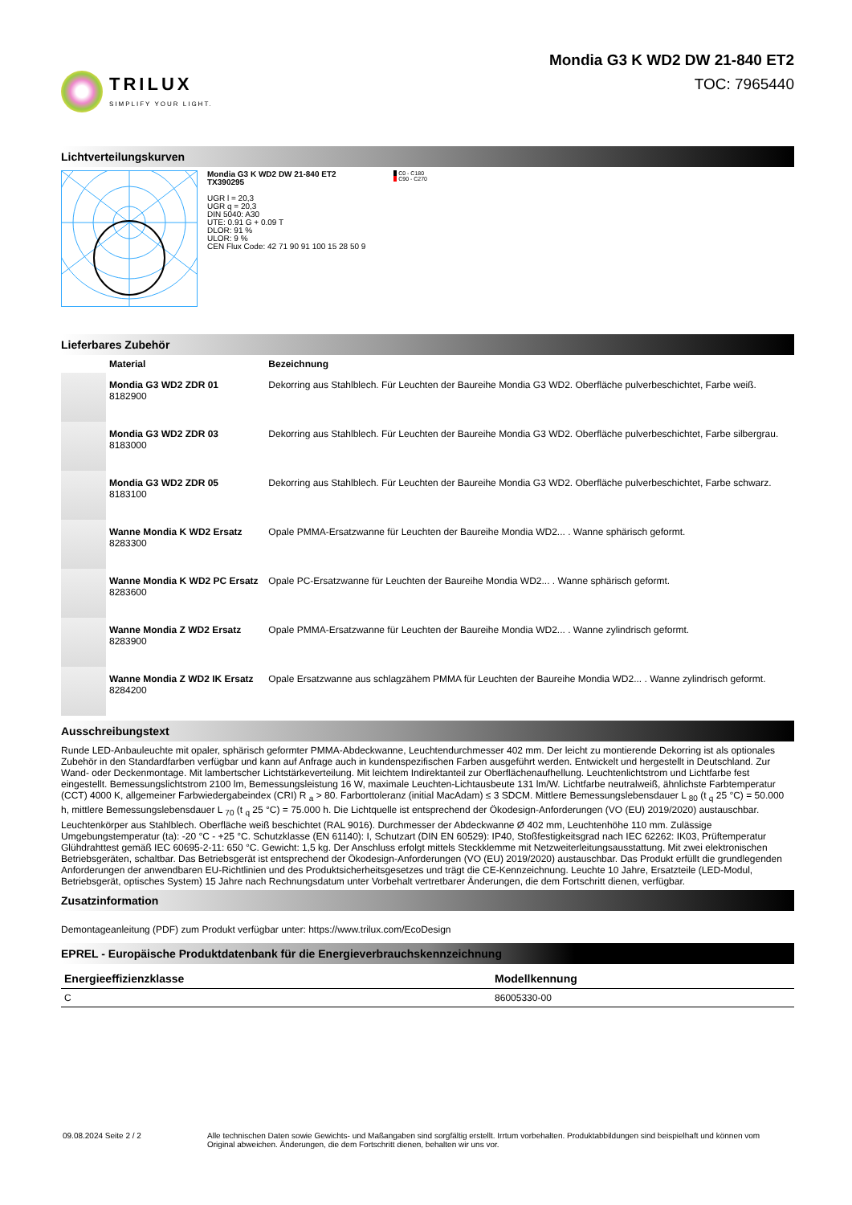TRILUX
SIMPLIFY YOUR LIGHT.
Mondia G3 K WD2 DW 21-840 ET2
TOC: 7965440
Lichtverteilungskurven
Mondia G3 K WD2 DW 21-840 ET2
TX390295
UGR l = 20,3
UGR q = 20,3
DIN 5040: A30
UTE: 0.91 G + 0.09 T
DLOR: 91 %
ULOR: 9 %
CEN Flux Code: 42 71 90 91 100 15 28 50 9
■ C0 - C180
■ C90 - C270
Lieferbares Zubehör
| | Material | Bezeichnung |
| --- | --- | --- |
| | Mondia G3 WD2 ZDR 01 8182900 | Dekorring aus Stahlblech. Für Leuchten der Baureihe Mondia G3 WD2. Oberfläche pulverbeschichtet, Farbe weiß. |
| | Mondia G3 WD2 ZDR 03 8183000 | Dekorring aus Stahlblech. Für Leuchten der Baureihe Mondia G3 WD2. Oberfläche pulverbeschichtet, Farbe silbergrau. |
| | Mondia G3 WD2 ZDR 05 8183100 | Dekorring aus Stahlblech. Für Leuchten der Baureihe Mondia G3 WD2. Oberfläche pulverbeschichtet, Farbe schwarz. |
| | Wanne Mondia K WD2 Ersatz 8283300 | Opale PMMA-Ersatzwanne für Leuchten der Baureihe Mondia WD2... . Wanne sphärisch geformt. |
| | Wanne Mondia K WD2 PC Ersatz 8283600 | Opale PC-Ersatzwanne für Leuchten der Baureihe Mondia WD2... . Wanne sphärisch geformt. |
| | Wanne Mondia Z WD2 Ersatz 8283900 | Opale PMMA-Ersatzwanne für Leuchten der Baureihe Mondia WD2... . Wanne zylindrisch geformt. |
| | Wanne Mondia Z WD2 IK Ersatz 8284200 | Opale Ersatzwanne aus schlagzähem PMMA für Leuchten der Baureihe Mondia WD2... . Wanne zylindrisch geformt. |
Ausschreibungstext
Runde LED-Anbauleuchte mit opaler, sphärisch geformter PMMA-Abdeckwanne, Leuchtendurchmesser 402 mm. Der leicht zu montierende Dekorring ist als optionales Zubehör in den Standardfarben verfügbar und kann auf Anfrage auch in kundenspezifischen Farben ausgeführt werden. Entwickelt und hergestellt in Deutschland. Zur Wand- oder Deckenmontage. Mit lambertscher Lichtstärkeverteilung. Mit leichtem Indirektanteil zur Oberflächenaufhellung. Leuchtenlichtstrom und Lichtfarbe fest eingestellt. Bemessungslichtstrom 2100 lm, Bemessungsleistung 16 W, maximale Leuchten-Lichtausbeute 131 lm/W. Lichtfarbe neutralweiß, ähnlichste Farbtemperatur (CCT) 4000 K, allgemeiner Farbwiedergabeindex (CRI) R <sub>a</sub> > 80. Farborttoleranz (initial MacAdam) ≤ 3 SDCM. Mittlere Bemessungslebensdauer L <sub>80</sub> (t <sub>q</sub> 25 °C) = 50.000 h, mittlere Bemessungslebensdauer L <sub>70</sub> (t <sub>q</sub> 25 °C) = 75.000 h. Die Lichtquelle ist entsprechend der Ökodesign-Anforderungen (VO (EU) 2019/2020) austauschbar. Leuchtenkörper aus Stahlblech. Oberfläche weiß beschichtet (RAL 9016). Durchmesser der Abdeckwanne Ø 402 mm, Leuchtenhöhe 110 mm. Zulässige Umgebungstemperatur (ta): -20 °C - +25 °C. Schutzklasse (EN 61140): I, Schutzart (DIN EN 60529): IP40, Stoßfestigkeitsgrad nach IEC 62262: IK03, Prüftemperatur Glühdrahttest gemäß IEC 60695-2-11: 650 °C. Gewicht: 1,5 kg. Der Anschluss erfolgt mittels Steckklemme mit Netzweiterleitungsausstattung. Mit zwei elektronischen Betriebsgeräten, schaltbar. Das Betriebsgerät ist entsprechend der Ökodesign-Anforderungen (VO (EU) 2019/2020) austauschbar. Das Produkt erfüllt die grundlegenden Anforderungen der anwendbaren EU-Richtlinien und des Produktsicherheitsgesetzes und trägt die CE-Kennzeichnung. Leuchte 10 Jahre, Ersatzteile (LED-Modul, Betriebsgerät, optisches System) 15 Jahre nach Rechnungsdatum unter Vorbehalt vertretbarer Änderungen, die dem Fortschritt dienen, verfügbar.
Zusatzinformation
Demontageanleitung (PDF) zum Produkt verfügbar unter: https://www.trilux.com/EcoDesign
EPREL - Europäische Produktdatenbank für die Energieverbrauchskennzeichnung
| Energieeffizienzklasse | Modellkennung |
| --- | --- |
| C | 86005330-00 |
09.08.2024 Seite 2 / 2 Alle technischen Daten sowie Gewichts- und Maßangaben sind sorgfältig erstellt. Irrtum vorbehalten. Produktabbildungen sind beispielhaft und können vom Original abweichen. Änderungen, die dem Fortschritt dienen, behalten wir uns vor.